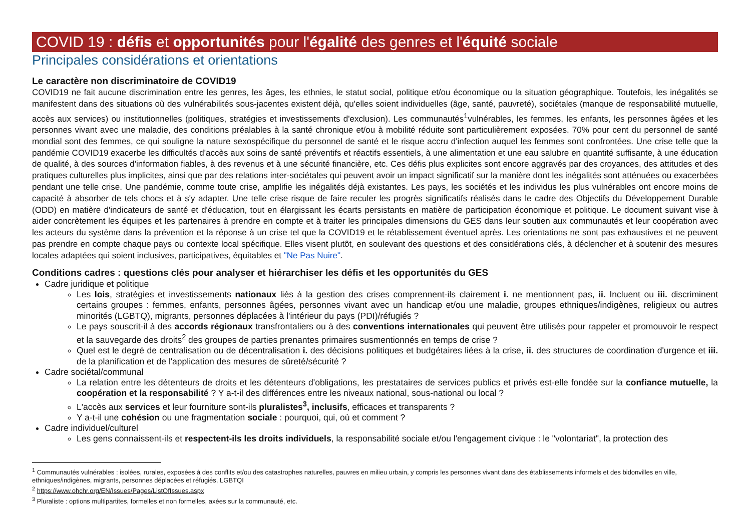COVID 19 : défis et opportunités pour l'égalité des genres et l'équité sociale
Principales considérations et orientations
Le caractère non discriminatoire de COVID19
COVID19 ne fait aucune discrimination entre les genres, les âges, les ethnies, le statut social, politique et/ou économique ou la situation géographique. Toutefois, les inégalités se manifestent dans des situations où des vulnérabilités sous-jacentes existent déjà, qu'elles soient individuelles (âge, santé, pauvreté), sociétales (manque de responsabilité mutuelle, accès aux services) ou institutionnelles (politiques, stratégies et investissements d'exclusion). Les communautés<sup>1</sup>vulnérables, les femmes, les enfants, les personnes âgées et les personnes vivant avec une maladie, des conditions préalables à la santé chronique et/ou à mobilité réduite sont particulièrement exposées. 70% pour cent du personnel de santé mondial sont des femmes, ce qui souligne la nature sexospécifique du personnel de santé et le risque accru d'infection auquel les femmes sont confrontées. Une crise telle que la pandémie COVID19 exacerbe les difficultés d'accès aux soins de santé préventifs et réactifs essentiels, à une alimentation et une eau salubre en quantité suffisante, à une éducation de qualité, à des sources d'information fiables, à des revenus et à une sécurité financière, etc. Ces défis plus explicites sont encore aggravés par des croyances, des attitudes et des pratiques culturelles plus implicites, ainsi que par des relations inter-sociétales qui peuvent avoir un impact significatif sur la manière dont les inégalités sont atténuées ou exacerbées pendant une telle crise. Une pandémie, comme toute crise, amplifie les inégalités déjà existantes. Les pays, les sociétés et les individus les plus vulnérables ont encore moins de capacité à absorber de tels chocs et à s'y adapter. Une telle crise risque de faire reculer les progrès significatifs réalisés dans le cadre des Objectifs du Développement Durable (ODD) en matière d'indicateurs de santé et d'éducation, tout en élargissant les écarts persistants en matière de participation économique et politique. Le document suivant vise à aider concrètement les équipes et les partenaires à prendre en compte et à traiter les principales dimensions du GES dans leur soutien aux communautés et leur coopération avec les acteurs du système dans la prévention et la réponse à un crise tel que la COVID19 et le rétablissement éventuel après. Les orientations ne sont pas exhaustives et ne peuvent pas prendre en compte chaque pays ou contexte local spécifique. Elles visent plutôt, en soulevant des questions et des considérations clés, à déclencher et à soutenir des mesures locales adaptées qui soient inclusives, participatives, équitables et "Ne Pas Nuire".
Conditions cadres : questions clés pour analyser et hiérarchiser les défis et les opportunités du GES
Cadre juridique et politique
Les lois, stratégies et investissements nationaux liés à la gestion des crises comprennent-ils clairement i. ne mentionnent pas, ii. Incluent ou iii. discriminent certains groupes : femmes, enfants, personnes âgées, personnes vivant avec un handicap et/ou une maladie, groupes ethniques/indigènes, religieux ou autres minorités (LGBTQ), migrants, personnes déplacées à l'intérieur du pays (PDI)/réfugiés ?
Le pays souscrit-il à des accords régionaux transfrontaliers ou à des conventions internationales qui peuvent être utilisés pour rappeler et promouvoir le respect et la sauvegarde des droits<sup>2</sup> des groupes de parties prenantes primaires susmentionnés en temps de crise ?
Quel est le degré de centralisation ou de décentralisation i. des décisions politiques et budgétaires liées à la crise, ii. des structures de coordination d'urgence et iii. de la planification et de l'application des mesures de sûreté/sécurité ?
Cadre sociétal/communal
La relation entre les détenteurs de droits et les détenteurs d'obligations, les prestataires de services publics et privés est-elle fondée sur la confiance mutuelle, la coopération et la responsabilité ? Y a-t-il des différences entre les niveaux national, sous-national ou local ?
L'accès aux services et leur fourniture sont-ils pluralistes<sup>3</sup>, inclusifs, efficaces et transparents ?
Y a-t-il une cohésion ou une fragmentation sociale : pourquoi, qui, où et comment ?
Cadre individuel/culturel
Les gens connaissent-ils et respectent-ils les droits individuels, la responsabilité sociale et/ou l'engagement civique : le "volontariat", la protection des
<sup>1</sup> Communautés vulnérables : isolées, rurales, exposées à des conflits et/ou des catastrophes naturelles, pauvres en milieu urbain, y compris les personnes vivant dans des établissements informels et des bidonvilles en ville, ethniques/indigènes, migrants, personnes déplacées et réfugiés, LGBTQI
<sup>2</sup> https://www.ohchr.org/EN/Issues/Pages/ListOfIssues.aspx
<sup>3</sup> Pluraliste : options multipartites, formelles et non formelles, axées sur la communauté, etc.